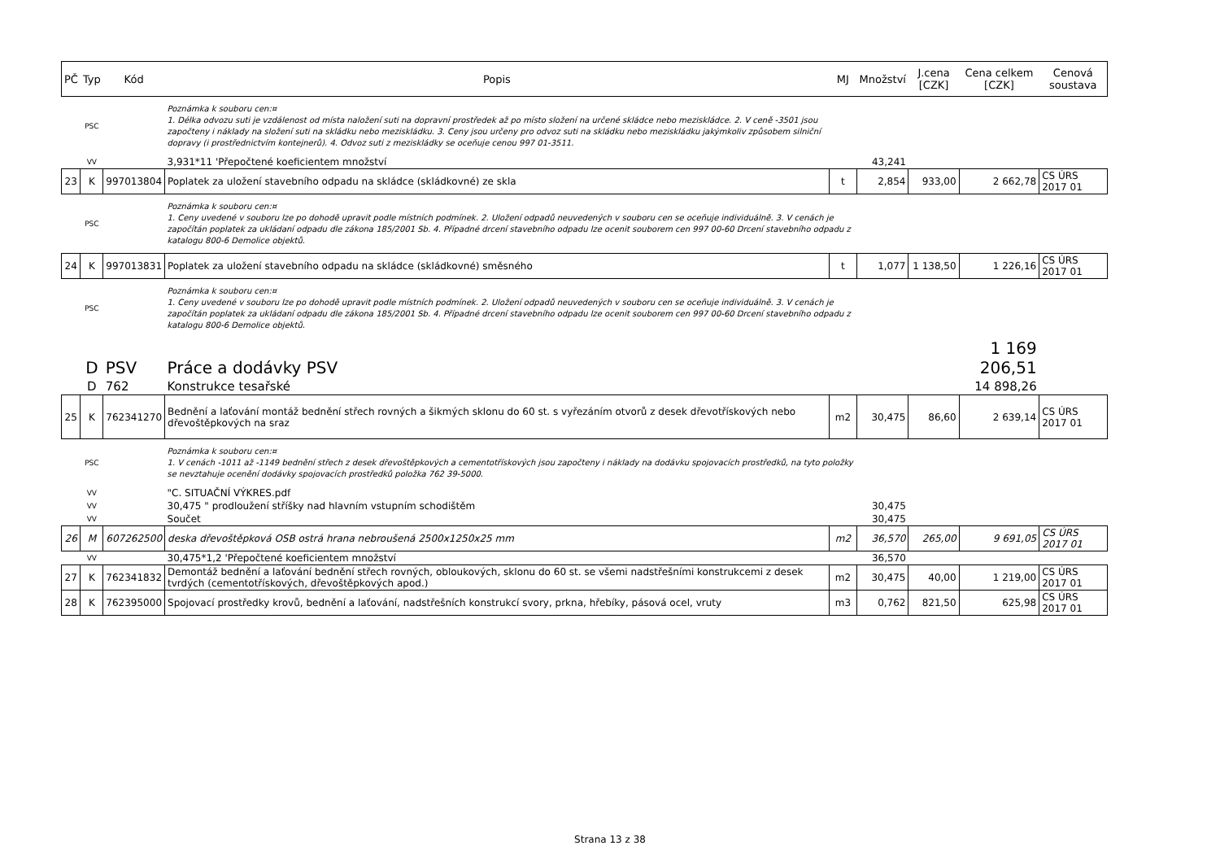| PČ | Typ | Kód | Popis | MJ | Množství | J.cena [CZK] | Cena celkem [CZK] | Cenová soustava |
| --- | --- | --- | --- | --- | --- | --- | --- | --- |
| | PSC | | Poznámka k souboru cen:¤ 1. Délka odvozu suti je vzdálenost od místa naložení suti na dopravní prostředek až po místo složení na určené skládce nebo meziskládce. 2. V ceně -3501 jsou započteny i náklady na složení suti na skládku nebo meziskládku. 3. Ceny jsou určeny pro odvoz suti na skládku nebo meziskládku jakýmkoliv způsobem silniční dopravy (i prostřednictvím kontejnerů). 4. Odvoz suti z meziskládky se oceňuje cenou 997 01-3511. | | | | | |
| | VV | | 3,931*11 'Přepočtené koeficientem množství | | 43,241 | | | |
| 23 | K | 997013804 | Poplatek za uložení stavebního odpadu na skládce (skládkovné) ze skla | t | 2,854 | 933,00 | 2 662,78 | CS ÚRS 2017 01 |
| | PSC | | Poznámka k souboru cen:¤ 1. Ceny uvedené v souboru lze po dohodě upravit podle místních podmínek. 2. Uložení odpadů neuvedených v souboru cen se oceňuje individuálně. 3. V cenách je započítán poplatek za ukládaní odpadu dle zákona 185/2001 Sb. 4. Případné drcení stavebního odpadu lze ocenit souborem cen 997 00-60 Drcení stavebního odpadu z katalogu 800-6 Demolice objektů. | | | | | |
| 24 | K | 997013831 | Poplatek za uložení stavebního odpadu na skládce (skládkovné) směsného | t | 1,077 | 1 138,50 | 1 226,16 | CS ÚRS 2017 01 |
| | PSC | | Poznámka k souboru cen:¤ 1. Ceny uvedené v souboru lze po dohodě upravit podle místních podmínek. 2. Uložení odpadů neuvedených v souboru cen se oceňuje individuálně. 3. V cenách je započítán poplatek za ukládaní odpadu dle zákona 185/2001 Sb. 4. Případné drcení stavebního odpadu lze ocenit souborem cen 997 00-60 Drcení stavebního odpadu z katalogu 800-6 Demolice objektů. | | | | | |
| | D | PSV | Práce a dodávky PSV | | | | 1 169 206,51 | |
| | D | 762 | Konstrukce tesařské | | | | 14 898,26 | |
| 25 | K | 762341270 | Bednění a laťování montáž bednění střech rovných a šikmých sklonu do 60 st. s vyřezáním otvorů z desek dřevotřískových nebo dřevoštěpkových na sraz | m2 | 30,475 | 86,60 | 2 639,14 | CS ÚRS 2017 01 |
| | PSC | | Poznámka k souboru cen:¤ 1. V cenách -1011 až -1149 bednění střech z desek dřevoštěpkových a cementotřískových jsou započteny i náklady na dodávku spojovacích prostředků, na tyto položky se nevztahuje ocenění dodávky spojovacích prostředků položka 762 39-5000. | | | | | |
| | VV | | "C. SITUAČNÍ VÝKRES.pdf | | | | | |
| | VV | | 30,475 " prodloužení stříšky nad hlavním vstupním schodištěm | | 30,475 | | | |
| | VV | | Součet | | 30,475 | | | |
| 26 | M | 607262500 | deska dřevoštěpková OSB ostrá hrana nebroušená 2500x1250x25 mm | m2 | 36,570 | 265,00 | 9 691,05 | CS ÚRS 2017 01 |
| | VV | | 30,475*1,2 'Přepočtené koeficientem množství | | 36,570 | | | |
| 27 | K | 762341832 | Demontáž bednění a laťování bednění střech rovných, obloukových, sklonu do 60 st. se všemi nadstřešními konstrukcemi z desek tvrdých (cementotřískových, dřevoštěpkových apod.) | m2 | 30,475 | 40,00 | 1 219,00 | CS ÚRS 2017 01 |
| 28 | K | 762395000 | Spojovací prostředky krovů, bednění a laťování, nadstřešních konstrukcí svory, prkna, hřebíky, pásová ocel, vruty | m3 | 0,762 | 821,50 | 625,98 | CS ÚRS 2017 01 |
Strana 13 z 38